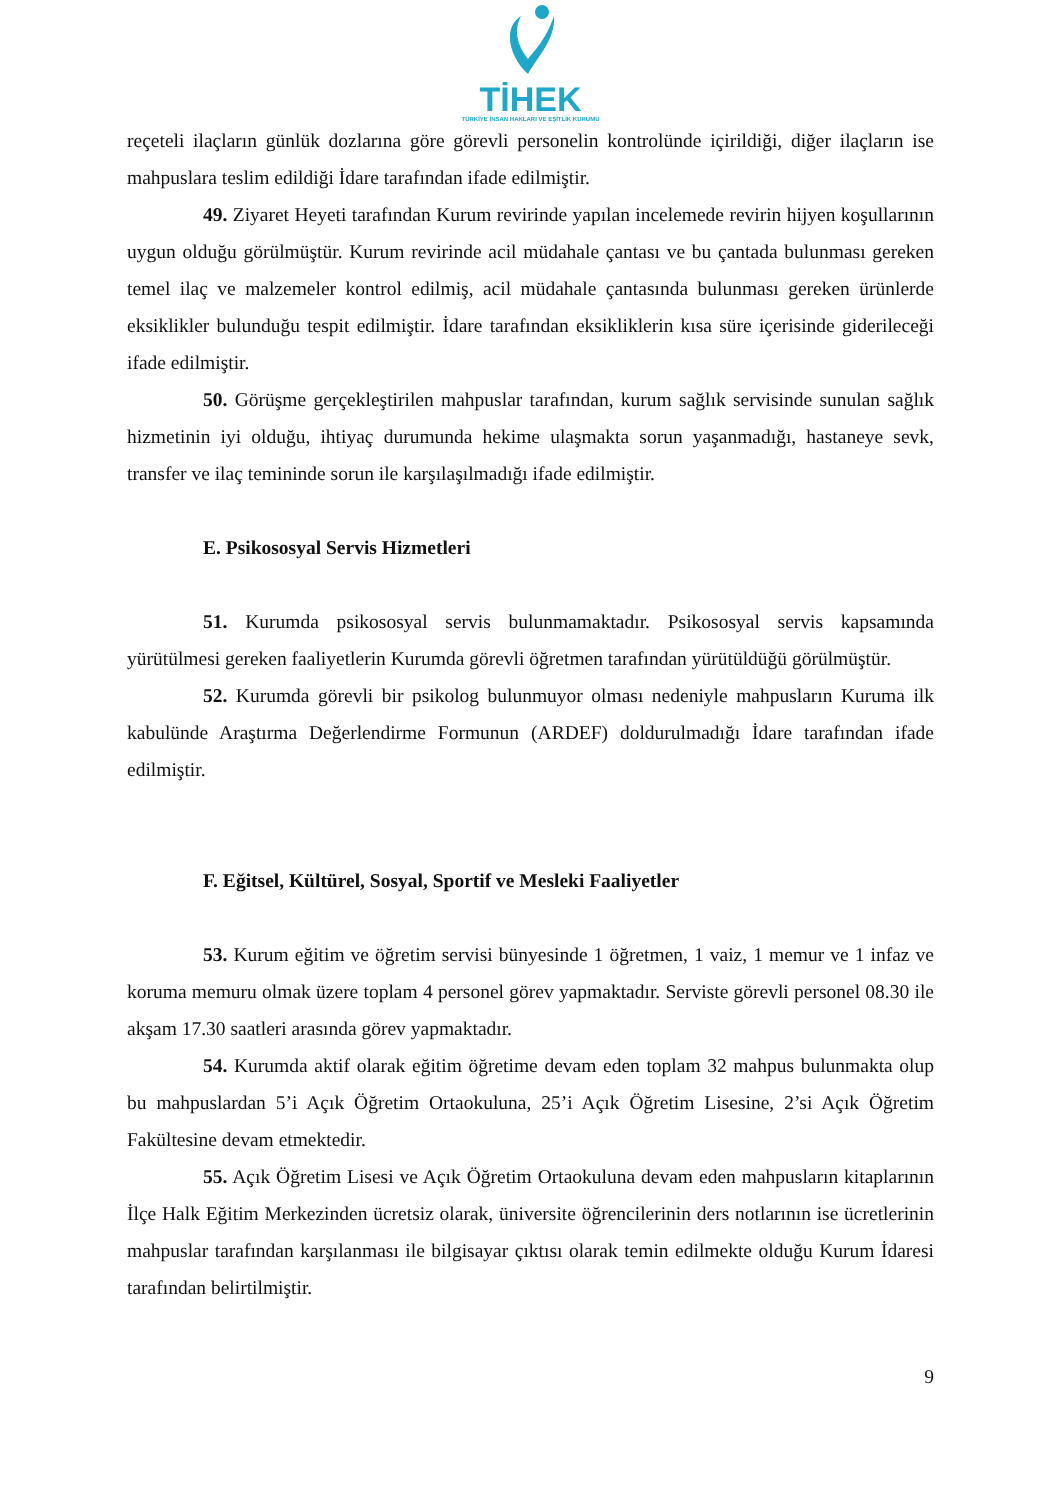TİHEK
TÜRKİYE İNSAN HAKLARI VE EŞİTLİK KURUMU
reçeteli ilaçların günlük dozlarına göre görevli personelin kontrolünde içirildiği, diğer ilaçların ise mahpuslara teslim edildiği İdare tarafından ifade edilmiştir.
49. Ziyaret Heyeti tarafından Kurum revirinde yapılan incelemede revirin hijyen koşullarının uygun olduğu görülmüştür. Kurum revirinde acil müdahale çantası ve bu çantada bulunması gereken temel ilaç ve malzemeler kontrol edilmiş, acil müdahale çantasında bulunması gereken ürünlerde eksiklikler bulunduğu tespit edilmiştir. İdare tarafından eksikliklerin kısa süre içerisinde giderileceği ifade edilmiştir.
50. Görüşme gerçekleştirilen mahpuslar tarafından, kurum sağlık servisinde sunulan sağlık hizmetinin iyi olduğu, ihtiyaç durumunda hekime ulaşmakta sorun yaşanmadığı, hastaneye sevk, transfer ve ilaç temininde sorun ile karşılaşılmadığı ifade edilmiştir.
E. Psikososyal Servis Hizmetleri
51. Kurumda psikososyal servis bulunmamaktadır. Psikososyal servis kapsamında yürütülmesi gereken faaliyetlerin Kurumda görevli öğretmen tarafından yürütüldüğü görülmüştür.
52. Kurumda görevli bir psikolog bulunmuyor olması nedeniyle mahpusların Kuruma ilk kabulünde Araştırma Değerlendirme Formunun (ARDEF) doldurulmadığı İdare tarafından ifade edilmiştir.
F. Eğitsel, Kültürel, Sosyal, Sportif ve Mesleki Faaliyetler
53. Kurum eğitim ve öğretim servisi bünyesinde 1 öğretmen, 1 vaiz, 1 memur ve 1 infaz ve koruma memuru olmak üzere toplam 4 personel görev yapmaktadır. Serviste görevli personel 08.30 ile akşam 17.30 saatleri arasında görev yapmaktadır.
54. Kurumda aktif olarak eğitim öğretime devam eden toplam 32 mahpus bulunmakta olup bu mahpuslardan 5’i Açık Öğretim Ortaokuluna, 25’i Açık Öğretim Lisesine, 2’si Açık Öğretim Fakültesine devam etmektedir.
55. Açık Öğretim Lisesi ve Açık Öğretim Ortaokuluna devam eden mahpusların kitaplarının İlçe Halk Eğitim Merkezinden ücretsiz olarak, üniversite öğrencilerinin ders notlarının ise ücretlerinin mahpuslar tarafından karşılanması ile bilgisayar çıktısı olarak temin edilmekte olduğu Kurum İdaresi tarafından belirtilmiştir.
9